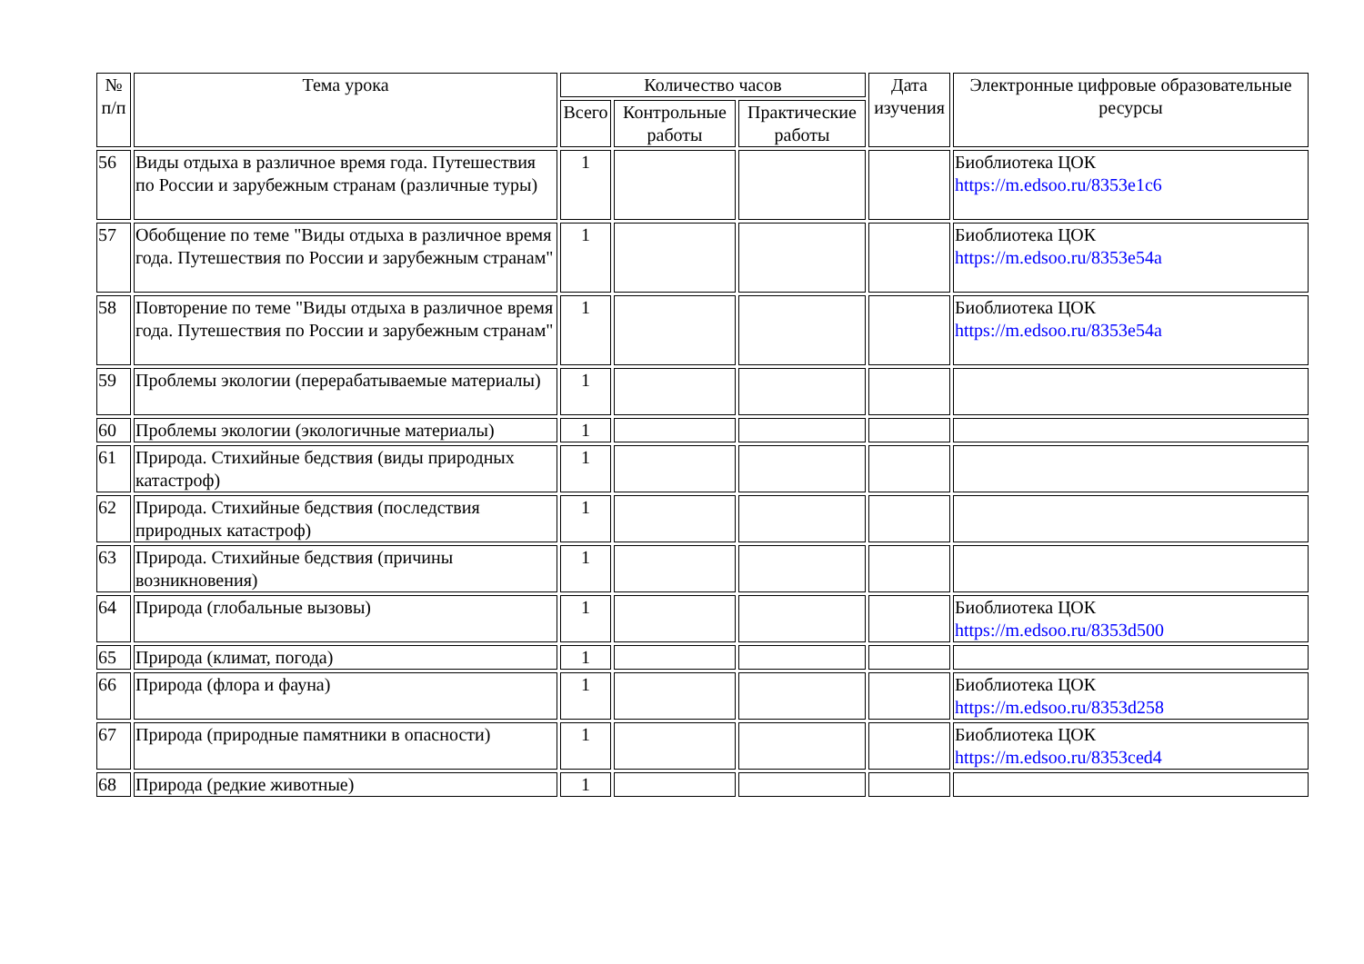| № п/п | Тема урока | Количество часов | | | Дата изучения | Электронные цифровые образовательные ресурсы |
| --- | --- | --- | --- | --- | --- | --- |
| | | Всего | Контрольные работы | Практические работы | | |
| 56 | Виды отдыха в различное время года. Путешествия по России и зарубежным странам (различные туры) | 1 | | | | Биоблиотека ЦОК https://m.edsoo.ru/8353e1c6 |
| 57 | Обобщение по теме "Виды отдыха в различное время года. Путешествия по России и зарубежным странам" | 1 | | | | Биоблиотека ЦОК https://m.edsoo.ru/8353e54a |
| 58 | Повторение по теме "Виды отдыха в различное время года. Путешествия по России и зарубежным странам" | 1 | | | | Биоблиотека ЦОК https://m.edsoo.ru/8353e54a |
| 59 | Проблемы экологии (перерабатываемые материалы) | 1 | | | | |
| 60 | Проблемы экологии (экологичные материалы) | 1 | | | | |
| 61 | Природа. Стихийные бедствия (виды природных катастроф) | 1 | | | | |
| 62 | Природа. Стихийные бедствия (последствия природных катастроф) | 1 | | | | |
| 63 | Природа. Стихийные бедствия (причины возникновения) | 1 | | | | |
| 64 | Природа (глобальные вызовы) | 1 | | | | Биоблиотека ЦОК https://m.edsoo.ru/8353d500 |
| 65 | Природа (климат, погода) | 1 | | | | |
| 66 | Природа (флора и фауна) | 1 | | | | Биоблиотека ЦОК https://m.edsoo.ru/8353d258 |
| 67 | Природа (природные памятники в опасности) | 1 | | | | Биоблиотека ЦОК https://m.edsoo.ru/8353ced4 |
| 68 | Природа (редкие животные) | 1 | | | | |